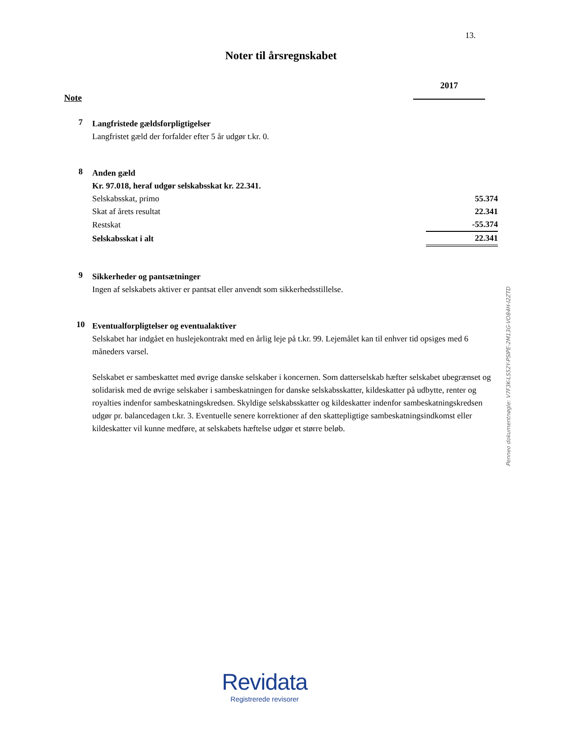13.
Noter til årsregnskabet
2017
Note
7
Langfristede gældsforpligtigelser
Langfristet gæld der forfalder efter 5 år udgør t.kr. 0.
8
Anden gæld
Kr. 97.018, heraf udgør selskabsskat kr. 22.341.
| Selskabsskat, primo | 55.374 |
| Skat af årets resultat | 22.341 |
| Restskat | -55.374 |
| Selskabsskat i alt | 22.341 |
9
Sikkerheder og pantsætninger
Ingen af selskabets aktiver er pantsat eller anvendt som sikkerhedsstillelse.
10
Eventualforpligtelser og eventualaktiver
Selskabet har indgået en huslejekontrakt med en årlig leje på t.kr. 99. Lejemålet kan til enhver tid opsiges med 6 måneders varsel.
Selskabet er sambeskattet med øvrige danske selskaber i koncernen. Som datterselskab hæfter selskabet ubegrænset og solidarisk med de øvrige selskaber i sambeskatningen for danske selskabsskatter, kildeskatter på udbytte, renter og royalties indenfor sambeskatningskredsen. Skyldige selskabsskatter og kildeskatter indenfor sambeskatningskredsen udgør pr. balancedagen t.kr. 3. Eventuelle senere korrektioner af den skattepligtige sambeskatningsindkomst eller kildeskatter vil kunne medføre, at selskabets hæftelse udgør et større beløb.
Penneo dokumentnøgle: V7F3K-LS52Y-PSIPE-2M13G-VO84H-I2ZTD
Revidata
Registrerede revisorer